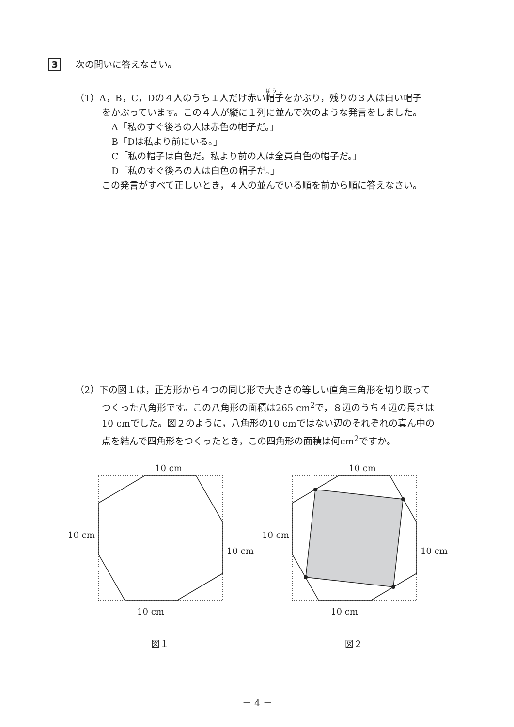3 次の問いに答えなさい。
（1）A，B，C，Dの４人のうち１人だけ赤い帽子をかぶり，残りの３人は白い帽子
をかぶっています。この４人が縦に１列に並んで次のような発言をしました。
A「私のすぐ後ろの人は赤色の帽子だ。」
B「Dは私より前にいる。」
C「私の帽子は白色だ。私より前の人は全員白色の帽子だ。」
D「私のすぐ後ろの人は白色の帽子だ。」
この発言がすべて正しいとき，４人の並んでいる順を前から順に答えなさい。
（2）下の図１は，正方形から４つの同じ形で大きさの等しい直角三角形を切り取って
つくった八角形です。この八角形の面積は265 cm<sup>2</sup>で，８辺のうち４辺の長さは
10 cmでした。図２のように，八角形の10 cmではない辺のそれぞれの真ん中の
点を結んで四角形をつくったとき，この四角形の面積は何cm<sup>2</sup>ですか。
10 cm
10 cm
10 cm
10 cm
10 cm
10 cm
10 cm
10 cm
図１
図２
－ 4 －